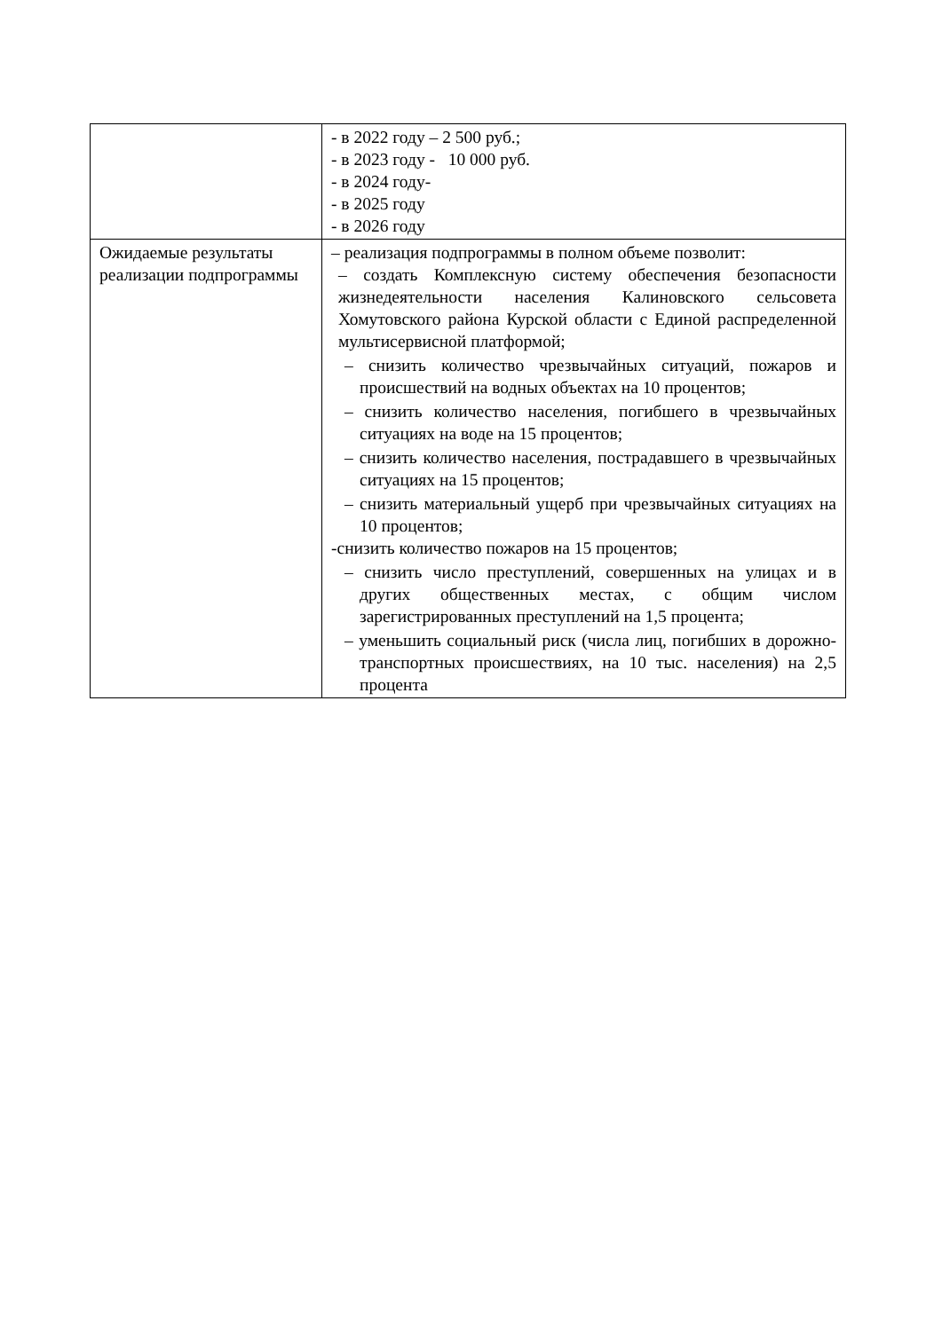| | - в 2022 году – 2 500 руб.; - в 2023 году - 10 000 руб. - в 2024 году- - в 2025 году - в 2026 году |
| Ожидаемые результаты реализации подпрограммы | – реализация подпрограммы в полном объеме позволит: – создать Комплексную систему обеспечения безопасности жизнедеятельности населения Калиновского сельсовета Хомутовского района Курской области с Единой распределенной мультисервисной платформой; – снизить количество чрезвычайных ситуаций, пожаров и происшествий на водных объектах на 10 процентов; – снизить количество населения, погибшего в чрезвычайных ситуациях на воде на 15 процентов; – снизить количество населения, пострадавшего в чрезвычайных ситуациях на 15 процентов; – снизить материальный ущерб при чрезвычайных ситуациях на 10 процентов; -снизить количество пожаров на 15 процентов; – снизить число преступлений, совершенных на улицах и в других общественных местах, с общим числом зарегистрированных преступлений на 1,5 процента; – уменьшить социальный риск (числа лиц, погибших в дорожно-транспортных происшествиях, на 10 тыс. населения) на 2,5 процента |